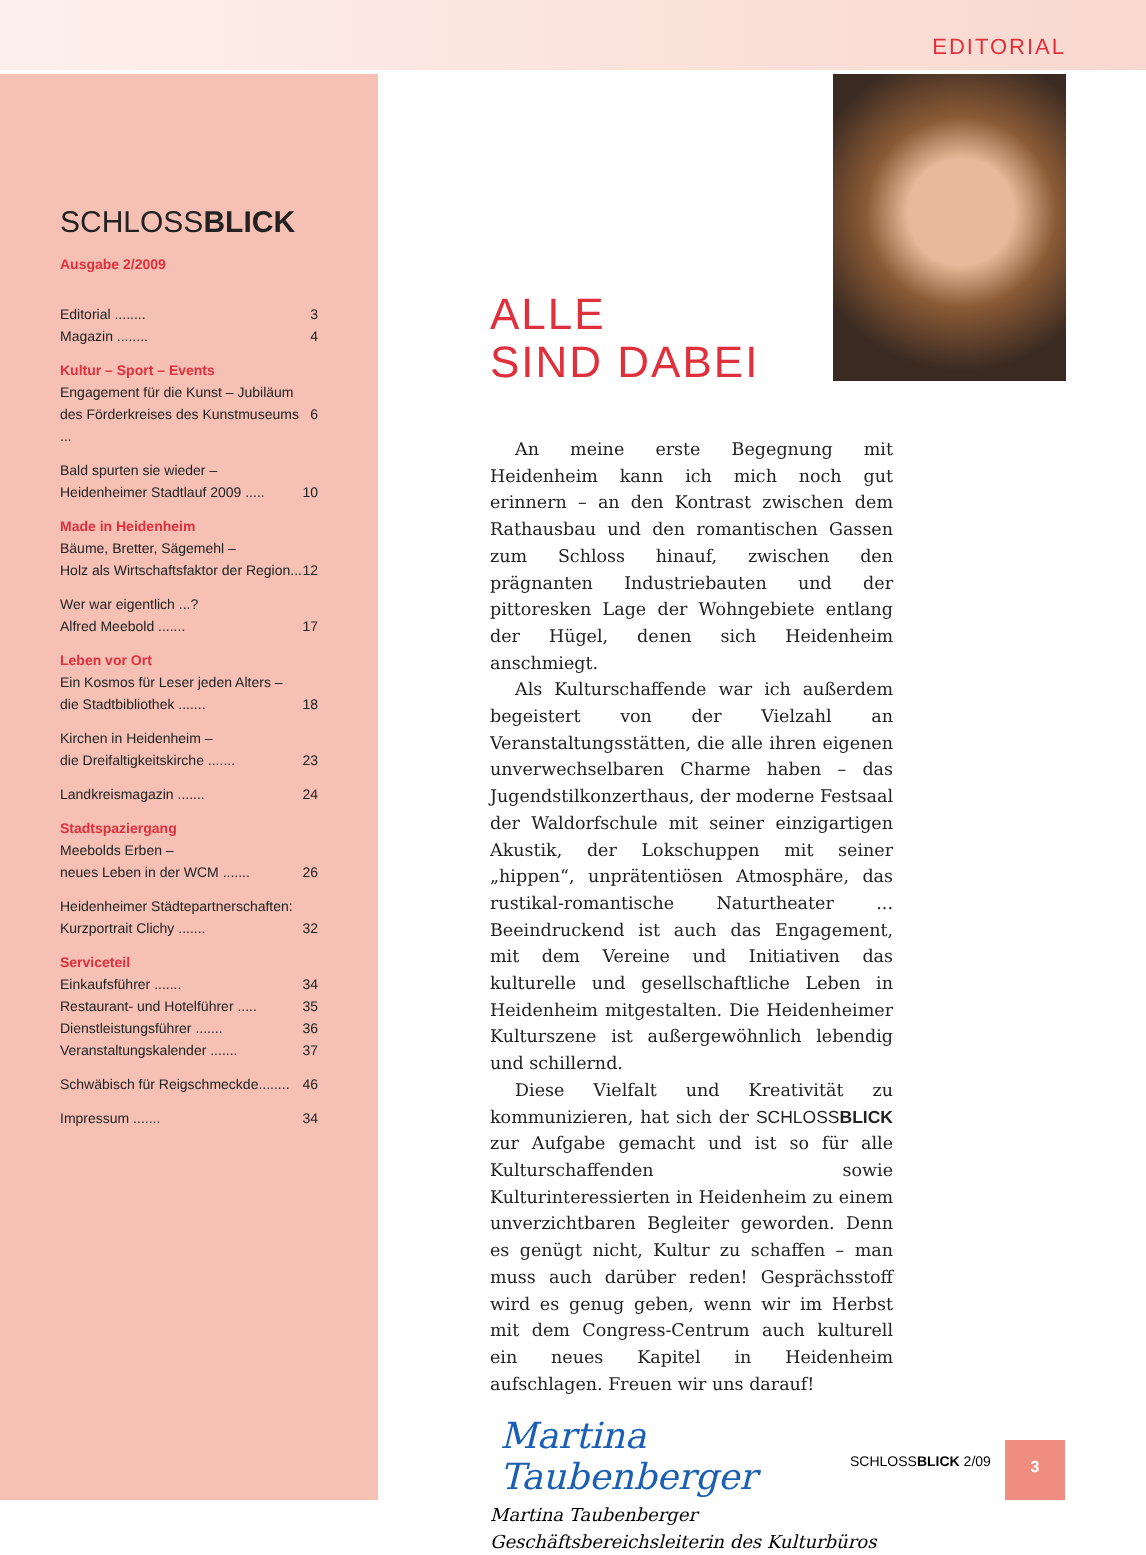EDITORIAL
SCHLOSSBLICK
Ausgabe 2/2009
Editorial ........ 3
Magazin ........ 4
Kultur – Sport – Events
Engagement für die Kunst – Jubiläum
des Förderkreises des Kunstmuseums ... 6
Bald spurten sie wieder –
Heidenheimer Stadtlauf 2009 ..... 10
Made in Heidenheim
Bäume, Bretter, Sägemehl –
Holz als Wirtschaftsfaktor der Region... 12
Wer war eigentlich ...?
Alfred Meebold ....... 17
Leben vor Ort
Ein Kosmos für Leser jeden Alters –
die Stadtbibliothek ....... 18
Kirchen in Heidenheim –
die Dreifaltigkeitskirche ....... 23
Landkreismagazin ....... 24
Stadtspaziergang
Meebolds Erben –
neues Leben in der WCM ....... 26
Heidenheimer Städtepartnerschaften:
Kurzportrait Clichy ....... 32
Serviceteil
Einkaufsführer ....... 34
Restaurant- und Hotelführer ..... 35
Dienstleistungsführer ....... 36
Veranstaltungskalender ....... 37
Schwäbisch für Reigschmeckde........ 46
Impressum ....... 34
ALLE
SIND DABEI
An meine erste Begegnung mit Heidenheim kann ich mich noch gut erinnern – an den Kontrast zwischen dem Rathausbau und den romantischen Gassen zum Schloss hinauf, zwischen den prägnanten Industriebauten und der pittoresken Lage der Wohngebiete entlang der Hügel, denen sich Heidenheim anschmiegt.
Als Kulturschaffende war ich außerdem begeistert von der Vielzahl an Veranstaltungsstätten, die alle ihren eigenen unverwechselbaren Charme haben – das Jugendstilkonzerthaus, der moderne Festsaal der Waldorfschule mit seiner einzigartigen Akustik, der Lokschuppen mit seiner „hippen“, unprätentiösen Atmosphäre, das rustikal-romantische Naturtheater ... Beeindruckend ist auch das Engagement, mit dem Vereine und Initiativen das kulturelle und gesellschaftliche Leben in Heidenheim mitgestalten. Die Heidenheimer Kulturszene ist außergewöhnlich lebendig und schillernd.
Diese Vielfalt und Kreativität zu kommunizieren, hat sich der SCHLOSSBLICK zur Aufgabe gemacht und ist so für alle Kulturschaffenden sowie Kulturinteressierten in Heidenheim zu einem unverzichtbaren Begleiter geworden. Denn es genügt nicht, Kultur zu schaffen – man muss auch darüber reden! Gesprächsstoff wird es genug geben, wenn wir im Herbst mit dem Congress-Centrum auch kulturell ein neues Kapitel in Heidenheim aufschlagen. Freuen wir uns darauf!
Martina Taubenberger
Martina Taubenberger
Geschäftsbereichsleiterin des Kulturbüros
SCHLOSSBLICK 2/09
3